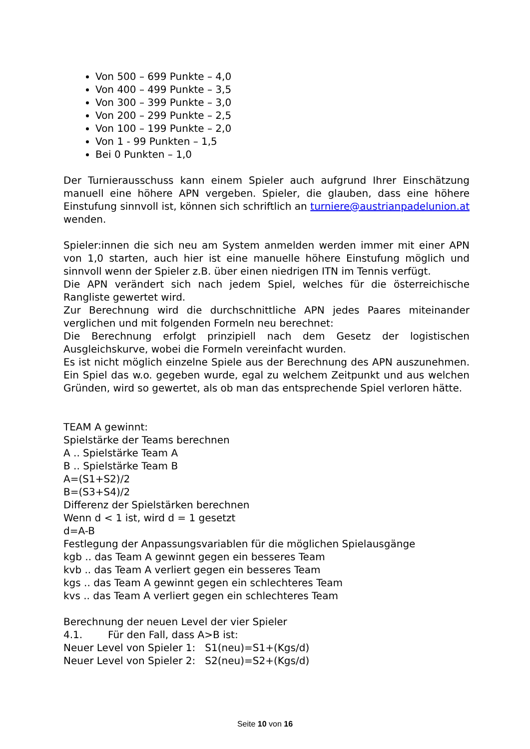Von 500 – 699 Punkte – 4,0
Von 400 – 499 Punkte – 3,5
Von 300 – 399 Punkte – 3,0
Von 200 – 299 Punkte – 2,5
Von 100 – 199 Punkte – 2,0
Von 1 - 99 Punkten – 1,5
Bei 0 Punkten – 1,0
Der Turnierausschuss kann einem Spieler auch aufgrund Ihrer Einschätzung manuell eine höhere APN vergeben. Spieler, die glauben, dass eine höhere Einstufung sinnvoll ist, können sich schriftlich an turniere@austrianpadelunion.at wenden.
Spieler:innen die sich neu am System anmelden werden immer mit einer APN von 1,0 starten, auch hier ist eine manuelle höhere Einstufung möglich und sinnvoll wenn der Spieler z.B. über einen niedrigen ITN im Tennis verfügt.
Die APN verändert sich nach jedem Spiel, welches für die österreichische Rangliste gewertet wird.
Zur Berechnung wird die durchschnittliche APN jedes Paares miteinander verglichen und mit folgenden Formeln neu berechnet:
Die Berechnung erfolgt prinzipiell nach dem Gesetz der logistischen Ausgleichskurve, wobei die Formeln vereinfacht wurden.
Es ist nicht möglich einzelne Spiele aus der Berechnung des APN auszunehmen. Ein Spiel das w.o. gegeben wurde, egal zu welchem Zeitpunkt und aus welchen Gründen, wird so gewertet, als ob man das entsprechende Spiel verloren hätte.
TEAM A gewinnt:
Spielstärke der Teams berechnen
A .. Spielstärke Team A
B .. Spielstärke Team B
A=(S1+S2)/2
B=(S3+S4)/2
Differenz der Spielstärken berechnen
Wenn d < 1 ist, wird d = 1 gesetzt
d=A-B
Festlegung der Anpassungsvariablen für die möglichen Spielausgänge
kgb .. das Team A gewinnt gegen ein besseres Team
kvb .. das Team A verliert gegen ein besseres Team
kgs .. das Team A gewinnt gegen ein schlechteres Team
kvs .. das Team A verliert gegen ein schlechteres Team
Berechnung der neuen Level der vier Spieler
4.1. Für den Fall, dass A>B ist:
Neuer Level von Spieler 1: S1(neu)=S1+(Kgs/d)
Neuer Level von Spieler 2: S2(neu)=S2+(Kgs/d)
Seite 10 von 16